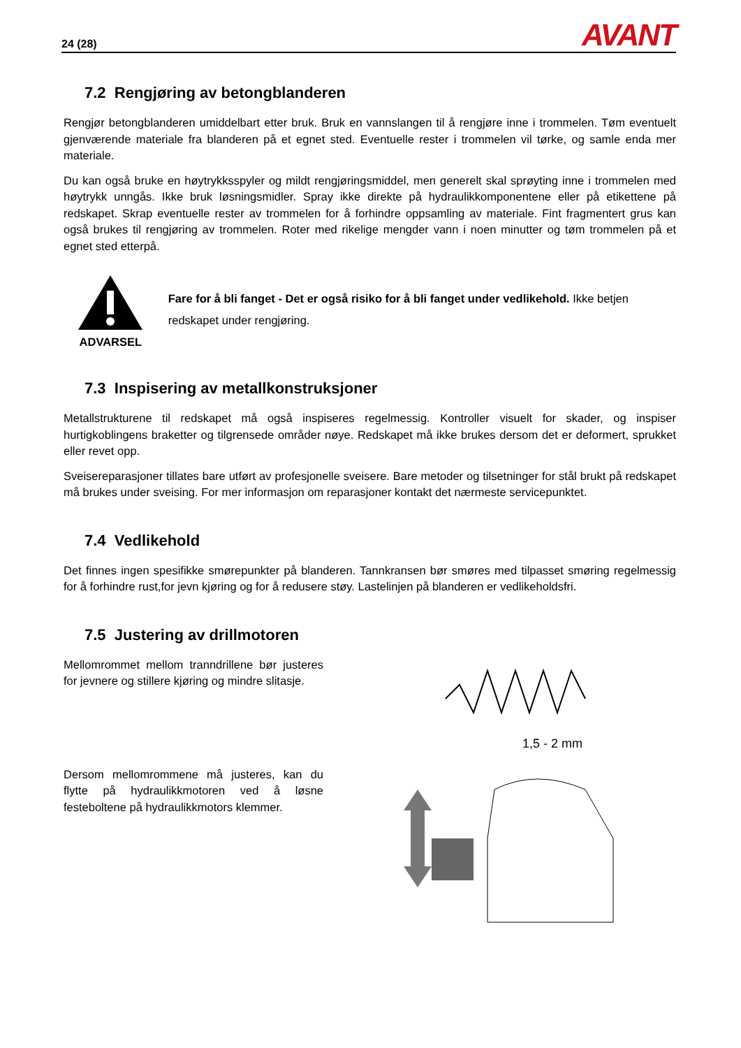24 (28) AVANT
7.2 Rengjøring av betongblanderen
Rengjør betongblanderen umiddelbart etter bruk. Bruk en vannslangen til å rengjøre inne i trommelen. Tøm eventuelt gjenværende materiale fra blanderen på et egnet sted. Eventuelle rester i trommelen vil tørke, og samle enda mer materiale.
Du kan også bruke en høytrykksspyler og mildt rengjøringsmiddel, men generelt skal sprøyting inne i trommelen med høytrykk unngås. Ikke bruk løsningsmidler. Spray ikke direkte på hydraulikkomponentene eller på etikettene på redskapet. Skrap eventuelle rester av trommelen for å forhindre oppsamling av materiale. Fint fragmentert grus kan også brukes til rengjøring av trommelen. Roter med rikelige mengder vann i noen minutter og tøm trommelen på et egnet sted etterpå.
ADVARSEL
Fare for å bli fanget - Det er også risiko for å bli fanget under vedlikehold. Ikke betjen redskapet under rengjøring.
7.3 Inspisering av metallkonstruksjoner
Metallstrukturene til redskapet må også inspiseres regelmessig. Kontroller visuelt for skader, og inspiser hurtigkoblingens braketter og tilgrensede områder nøye. Redskapet må ikke brukes dersom det er deformert, sprukket eller revet opp.
Sveisereparasjoner tillates bare utført av profesjonelle sveisere. Bare metoder og tilsetninger for stål brukt på redskapet må brukes under sveising. For mer informasjon om reparasjoner kontakt det nærmeste servicepunktet.
7.4 Vedlikehold
Det finnes ingen spesifikke smørepunkter på blanderen. Tannkransen bør smøres med tilpasset smøring regelmessig for å forhindre rust,for jevn kjøring og for å redusere støy. Lastelinjen på blanderen er vedlikeholdsfri.
7.5 Justering av drillmotoren
Mellomrommet mellom tranndrillene bør justeres for jevnere og stillere kjøring og mindre slitasje.
Dersom mellomrommene må justeres, kan du flytte på hydraulikkmotoren ved å løsne festeboltene på hydraulikkmotors klemmer.
1,5 - 2 mm